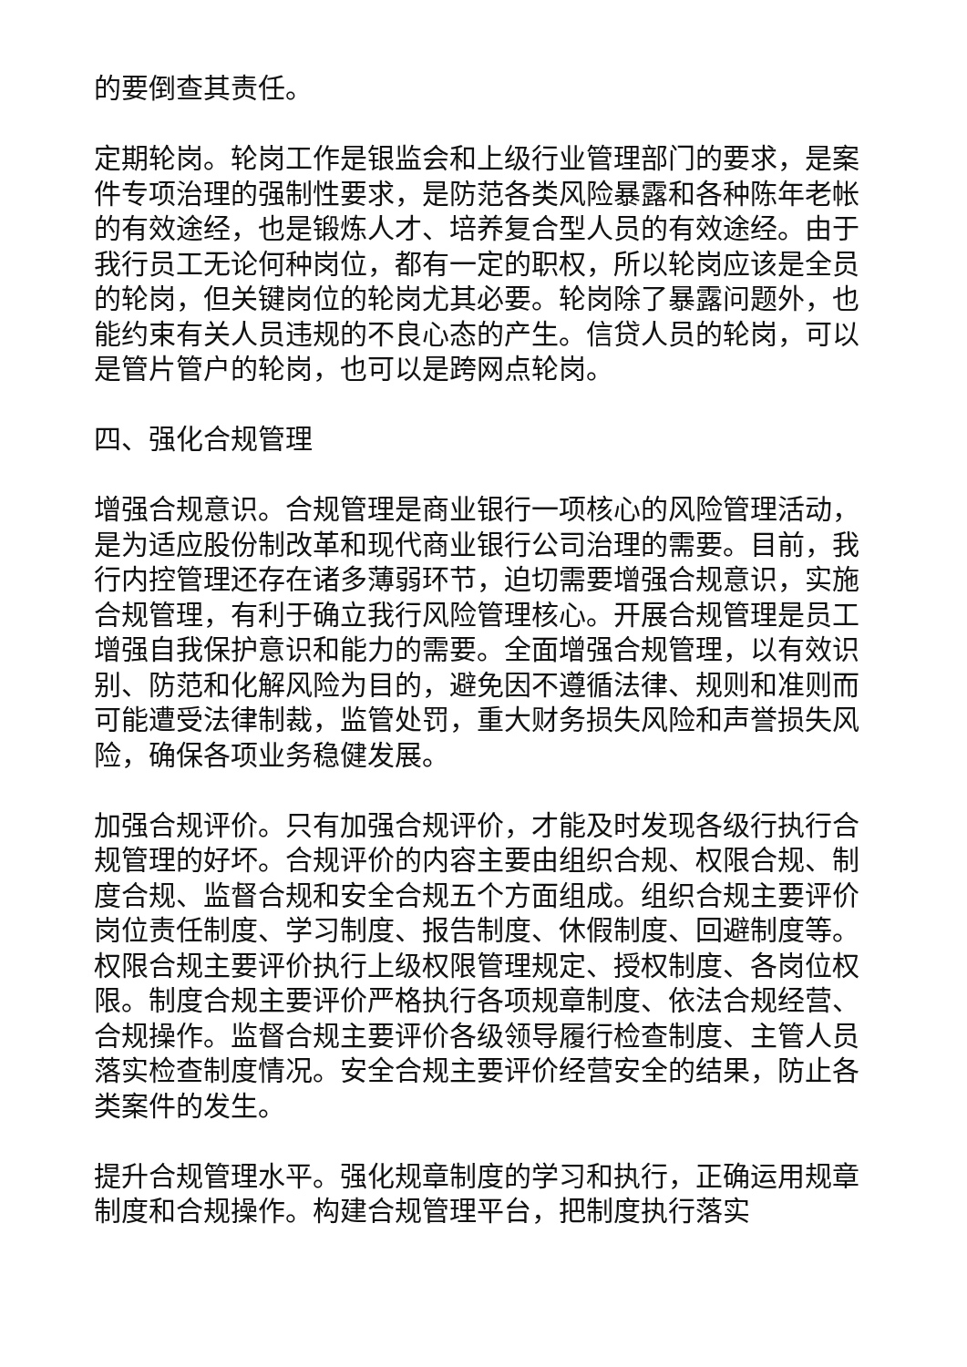的要倒查其责任。
定期轮岗。轮岗工作是银监会和上级行业管理部门的要求，是案件专项治理的强制性要求，是防范各类风险暴露和各种陈年老帐的有效途经，也是锻炼人才、培养复合型人员的有效途经。由于我行员工无论何种岗位，都有一定的职权，所以轮岗应该是全员的轮岗，但关键岗位的轮岗尤其必要。轮岗除了暴露问题外，也能约束有关人员违规的不良心态的产生。信贷人员的轮岗，可以是管片管户的轮岗，也可以是跨网点轮岗。
四、强化合规管理
增强合规意识。合规管理是商业银行一项核心的风险管理活动，是为适应股份制改革和现代商业银行公司治理的需要。目前，我行内控管理还存在诸多薄弱环节，迫切需要增强合规意识，实施合规管理，有利于确立我行风险管理核心。开展合规管理是员工增强自我保护意识和能力的需要。全面增强合规管理，以有效识别、防范和化解风险为目的，避免因不遵循法律、规则和准则而可能遭受法律制裁，监管处罚，重大财务损失风险和声誉损失风险，确保各项业务稳健发展。
加强合规评价。只有加强合规评价，才能及时发现各级行执行合规管理的好坏。合规评价的内容主要由组织合规、权限合规、制度合规、监督合规和安全合规五个方面组成。组织合规主要评价岗位责任制度、学习制度、报告制度、休假制度、回避制度等。权限合规主要评价执行上级权限管理规定、授权制度、各岗位权限。制度合规主要评价严格执行各项规章制度、依法合规经营、合规操作。监督合规主要评价各级领导履行检查制度、主管人员落实检查制度情况。安全合规主要评价经营安全的结果，防止各类案件的发生。
提升合规管理水平。强化规章制度的学习和执行，正确运用规章制度和合规操作。构建合规管理平台，把制度执行落实